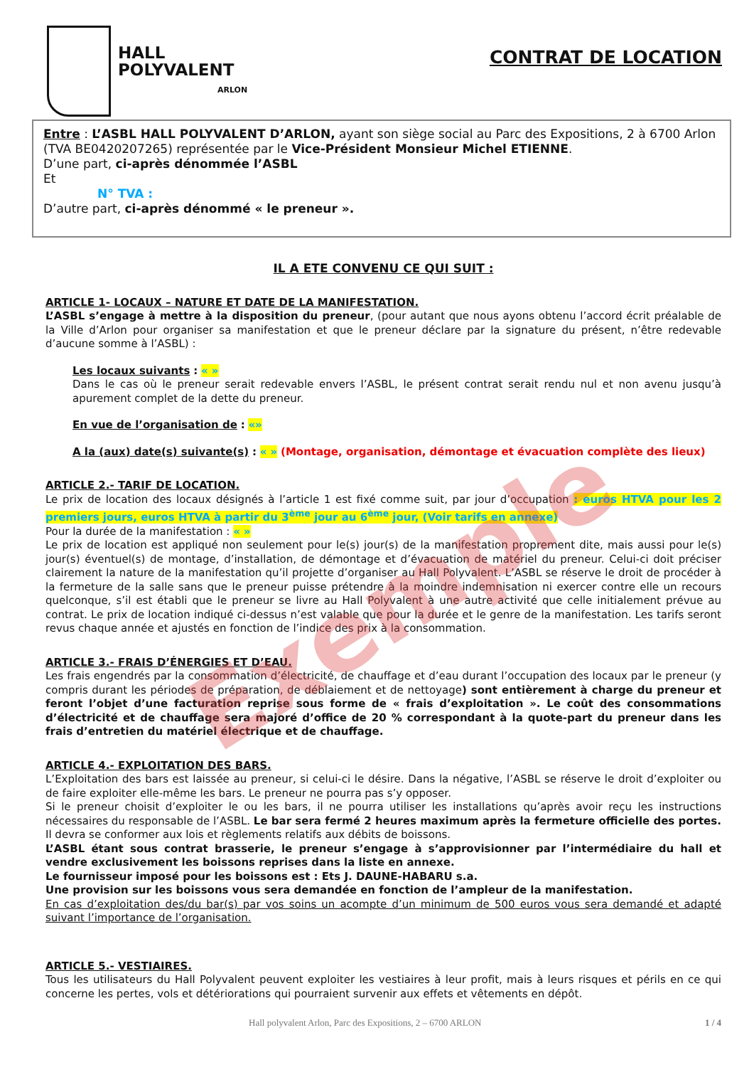HALL
POLYVALENT
ARLON
CONTRAT DE LOCATION
Entre : L’ASBL HALL POLYVALENT D’ARLON, ayant son siège social au Parc des Expositions, 2 à 6700 Arlon (TVA BE0420207265) représentée par le Vice-Président Monsieur Michel ETIENNE.
D’une part, ci-après dénommée l’ASBL
Et
N° TVA :
D’autre part, ci-après dénommé « le preneur ».
IL A ETE CONVENU CE QUI SUIT :
ARTICLE 1- LOCAUX – NATURE ET DATE DE LA MANIFESTATION.
L’ASBL s’engage à mettre à la disposition du preneur, (pour autant que nous ayons obtenu l’accord écrit préalable de la Ville d’Arlon pour organiser sa manifestation et que le preneur déclare par la signature du présent, n’être redevable d’aucune somme à l’ASBL) :
Les locaux suivants : « »
Dans le cas où le preneur serait redevable envers l’ASBL, le présent contrat serait rendu nul et non avenu jusqu’à apurement complet de la dette du preneur.
En vue de l’organisation de : «»
A la (aux) date(s) suivante(s) : « » (Montage, organisation, démontage et évacuation complète des lieux)
ARTICLE 2.- TARIF DE LOCATION.
Le prix de location des locaux désignés à l’article 1 est fixé comme suit, par jour d’occupation : euros HTVA pour les 2 premiers jours, euros HTVA à partir du 3<sup>ème</sup> jour au 6<sup>ème</sup> jour, (Voir tarifs en annexe)
Pour la durée de la manifestation : « »
Le prix de location est appliqué non seulement pour le(s) jour(s) de la manifestation proprement dite, mais aussi pour le(s) jour(s) éventuel(s) de montage, d’installation, de démontage et d’évacuation de matériel du preneur. Celui-ci doit préciser clairement la nature de la manifestation qu’il projette d’organiser au Hall Polyvalent. L’ASBL se réserve le droit de procéder à la fermeture de la salle sans que le preneur puisse prétendre à la moindre indemnisation ni exercer contre elle un recours quelconque, s’il est établi que le preneur se livre au Hall Polyvalent à une autre activité que celle initialement prévue au contrat. Le prix de location indiqué ci-dessus n’est valable que pour la durée et le genre de la manifestation. Les tarifs seront revus chaque année et ajustés en fonction de l’indice des prix à la consommation.
ARTICLE 3.- FRAIS D’ÉNERGIES ET D’EAU.
Les frais engendrés par la consommation d’électricité, de chauffage et d’eau durant l’occupation des locaux par le preneur (y compris durant les périodes de préparation, de déblaiement et de nettoyage) sont entièrement à charge du preneur et feront l’objet d’une facturation reprise sous forme de « frais d’exploitation ». Le coût des consommations d’électricité et de chauffage sera majoré d’office de 20 % correspondant à la quote-part du preneur dans les frais d’entretien du matériel électrique et de chauffage.
ARTICLE 4.- EXPLOITATION DES BARS.
L’Exploitation des bars est laissée au preneur, si celui-ci le désire. Dans la négative, l’ASBL se réserve le droit d’exploiter ou de faire exploiter elle-même les bars. Le preneur ne pourra pas s’y opposer.
Si le preneur choisit d’exploiter le ou les bars, il ne pourra utiliser les installations qu’après avoir reçu les instructions nécessaires du responsable de l’ASBL. Le bar sera fermé 2 heures maximum après la fermeture officielle des portes.
Il devra se conformer aux lois et règlements relatifs aux débits de boissons.
L’ASBL étant sous contrat brasserie, le preneur s’engage à s’approvisionner par l’intermédiaire du hall et vendre exclusivement les boissons reprises dans la liste en annexe.
Le fournisseur imposé pour les boissons est : Ets J. DAUNE-HABARU s.a.
Une provision sur les boissons vous sera demandée en fonction de l’ampleur de la manifestation.
En cas d’exploitation des/du bar(s) par vos soins un acompte d’un minimum de 500 euros vous sera demandé et adapté suivant l’importance de l’organisation.
ARTICLE 5.- VESTIAIRES.
Tous les utilisateurs du Hall Polyvalent peuvent exploiter les vestiaires à leur profit, mais à leurs risques et périls en ce qui concerne les pertes, vols et détériorations qui pourraient survenir aux effets et vêtements en dépôt.
Hall polyvalent Arlon, Parc des Expositions, 2 – 6700 ARLON 1 / 4
Exemple